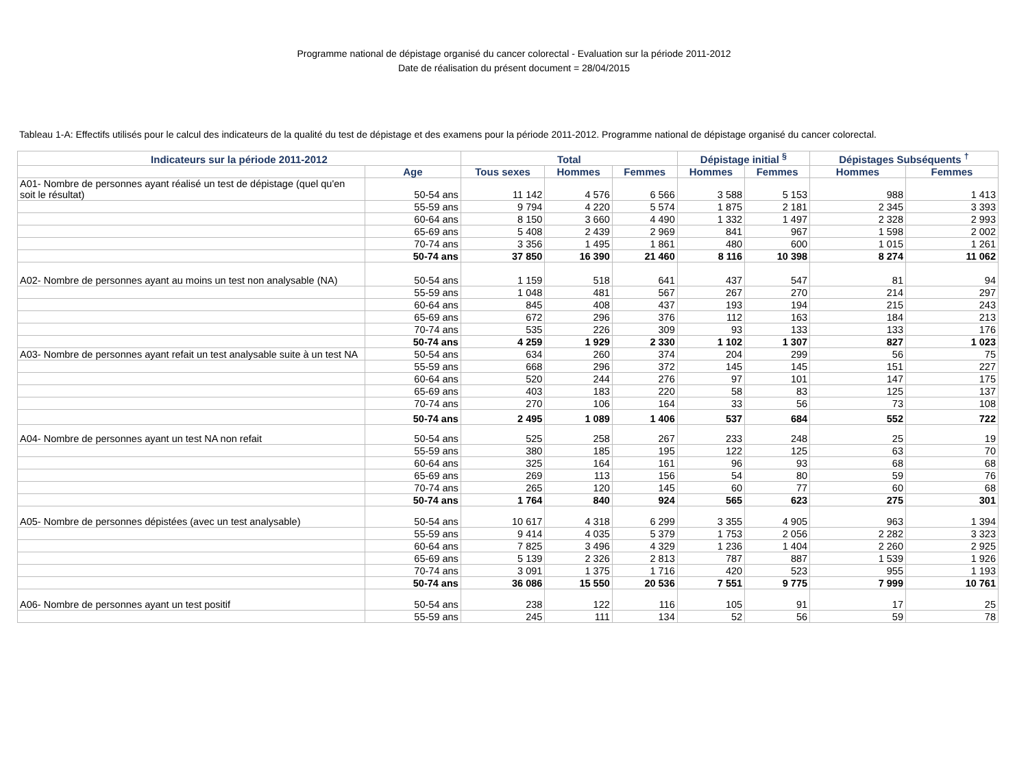Programme national de dépistage organisé du cancer colorectal - Evaluation sur la période 2011-2012
Date de réalisation du présent document = 28/04/2015
Tableau 1-A: Effectifs utilisés pour le calcul des indicateurs de la qualité du test de dépistage et des examens pour la période 2011-2012. Programme national de dépistage organisé du cancer colorectal.
| Indicateurs sur la période 2011-2012 | | Total | | | Dépistage initial <sup>§</sup> | | Dépistages Subséquents <sup>†</sup> | |
| --- | --- | --- | --- | --- | --- | --- | --- | --- |
| | Age | Tous sexes | Hommes | Femmes | Hommes | Femmes | Hommes | Femmes |
| A01- Nombre de personnes ayant réalisé un test de dépistage (quel qu'en soit le résultat) | 50-54 ans | 11 142 | 4 576 | 6 566 | 3 588 | 5 153 | 988 | 1 413 |
| | 55-59 ans | 9 794 | 4 220 | 5 574 | 1 875 | 2 181 | 2 345 | 3 393 |
| | 60-64 ans | 8 150 | 3 660 | 4 490 | 1 332 | 1 497 | 2 328 | 2 993 |
| | 65-69 ans | 5 408 | 2 439 | 2 969 | 841 | 967 | 1 598 | 2 002 |
| | 70-74 ans | 3 356 | 1 495 | 1 861 | 480 | 600 | 1 015 | 1 261 |
| | 50-74 ans | 37 850 | 16 390 | 21 460 | 8 116 | 10 398 | 8 274 | 11 062 |
| A02- Nombre de personnes ayant au moins un test non analysable (NA) | 50-54 ans | 1 159 | 518 | 641 | 437 | 547 | 81 | 94 |
| | 55-59 ans | 1 048 | 481 | 567 | 267 | 270 | 214 | 297 |
| | 60-64 ans | 845 | 408 | 437 | 193 | 194 | 215 | 243 |
| | 65-69 ans | 672 | 296 | 376 | 112 | 163 | 184 | 213 |
| | 70-74 ans | 535 | 226 | 309 | 93 | 133 | 133 | 176 |
| | 50-74 ans | 4 259 | 1 929 | 2 330 | 1 102 | 1 307 | 827 | 1 023 |
| A03- Nombre de personnes ayant refait un test analysable suite à un test NA | 50-54 ans | 634 | 260 | 374 | 204 | 299 | 56 | 75 |
| | 55-59 ans | 668 | 296 | 372 | 145 | 145 | 151 | 227 |
| | 60-64 ans | 520 | 244 | 276 | 97 | 101 | 147 | 175 |
| | 65-69 ans | 403 | 183 | 220 | 58 | 83 | 125 | 137 |
| | 70-74 ans | 270 | 106 | 164 | 33 | 56 | 73 | 108 |
| | 50-74 ans | 2 495 | 1 089 | 1 406 | 537 | 684 | 552 | 722 |
| A04- Nombre de personnes ayant un test NA non refait | 50-54 ans | 525 | 258 | 267 | 233 | 248 | 25 | 19 |
| | 55-59 ans | 380 | 185 | 195 | 122 | 125 | 63 | 70 |
| | 60-64 ans | 325 | 164 | 161 | 96 | 93 | 68 | 68 |
| | 65-69 ans | 269 | 113 | 156 | 54 | 80 | 59 | 76 |
| | 70-74 ans | 265 | 120 | 145 | 60 | 77 | 60 | 68 |
| | 50-74 ans | 1 764 | 840 | 924 | 565 | 623 | 275 | 301 |
| A05- Nombre de personnes dépistées (avec un test analysable) | 50-54 ans | 10 617 | 4 318 | 6 299 | 3 355 | 4 905 | 963 | 1 394 |
| | 55-59 ans | 9 414 | 4 035 | 5 379 | 1 753 | 2 056 | 2 282 | 3 323 |
| | 60-64 ans | 7 825 | 3 496 | 4 329 | 1 236 | 1 404 | 2 260 | 2 925 |
| | 65-69 ans | 5 139 | 2 326 | 2 813 | 787 | 887 | 1 539 | 1 926 |
| | 70-74 ans | 3 091 | 1 375 | 1 716 | 420 | 523 | 955 | 1 193 |
| | 50-74 ans | 36 086 | 15 550 | 20 536 | 7 551 | 9 775 | 7 999 | 10 761 |
| A06- Nombre de personnes ayant un test positif | 50-54 ans | 238 | 122 | 116 | 105 | 91 | 17 | 25 |
| | 55-59 ans | 245 | 111 | 134 | 52 | 56 | 59 | 78 |